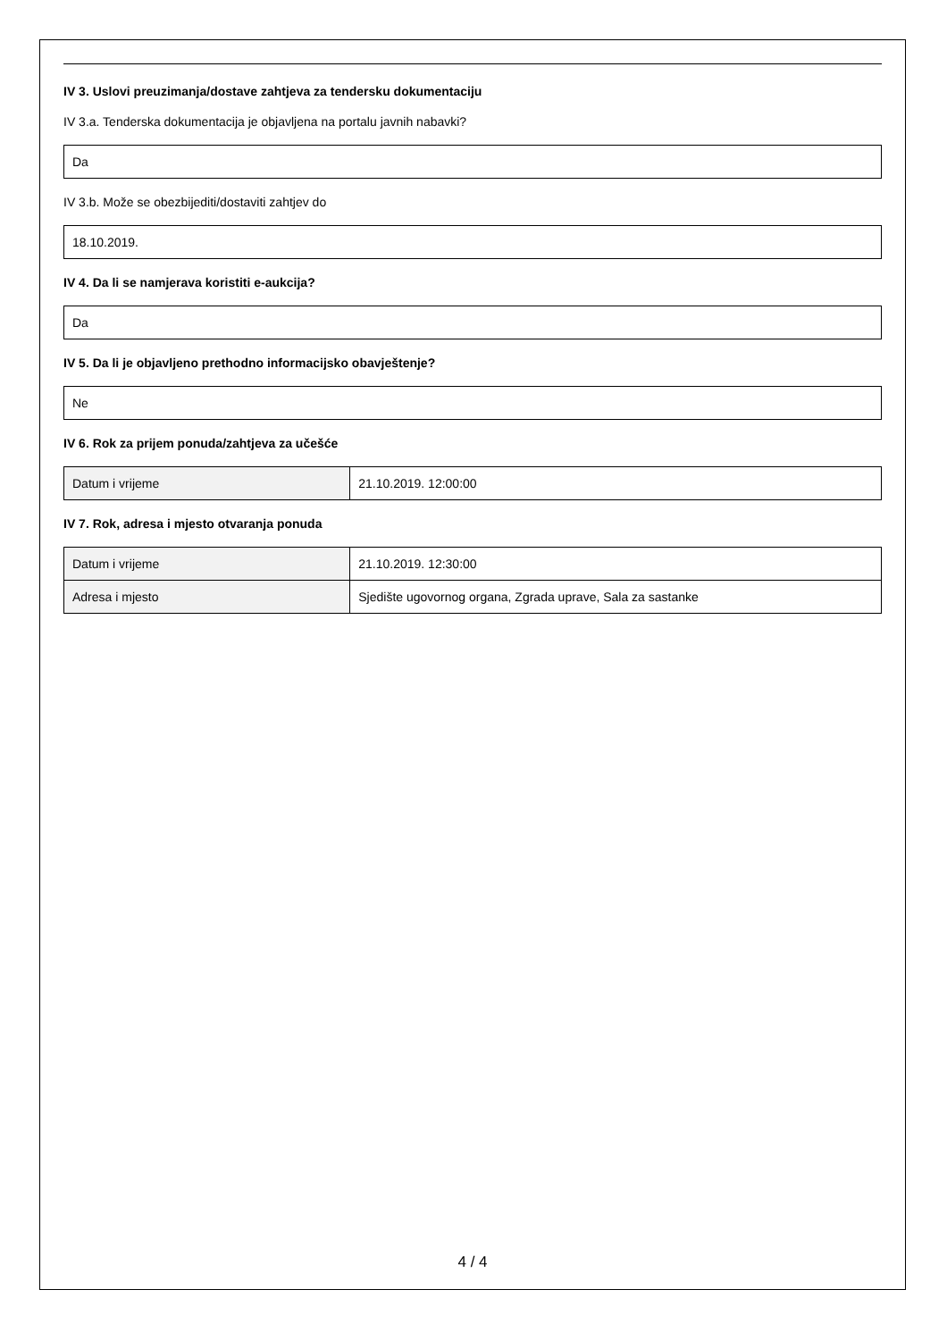IV 3. Uslovi preuzimanja/dostave zahtjeva za tendersku dokumentaciju
IV 3.a. Tenderska dokumentacija je objavljena na portalu javnih nabavki?
Da
IV 3.b. Može se obezbijediti/dostaviti zahtjev do
18.10.2019.
IV 4. Da li se namjerava koristiti e-aukcija?
Da
IV 5. Da li je objavljeno prethodno informacijsko obavještenje?
Ne
IV 6. Rok za prijem ponuda/zahtjeva za učešće
| Datum i vrijeme | 21.10.2019. 12:00:00 |
IV 7. Rok, adresa i mjesto otvaranja ponuda
| Datum i vrijeme | 21.10.2019. 12:30:00 |
| Adresa i mjesto | Sjedište ugovornog organa, Zgrada uprave, Sala za sastanke |
4 / 4